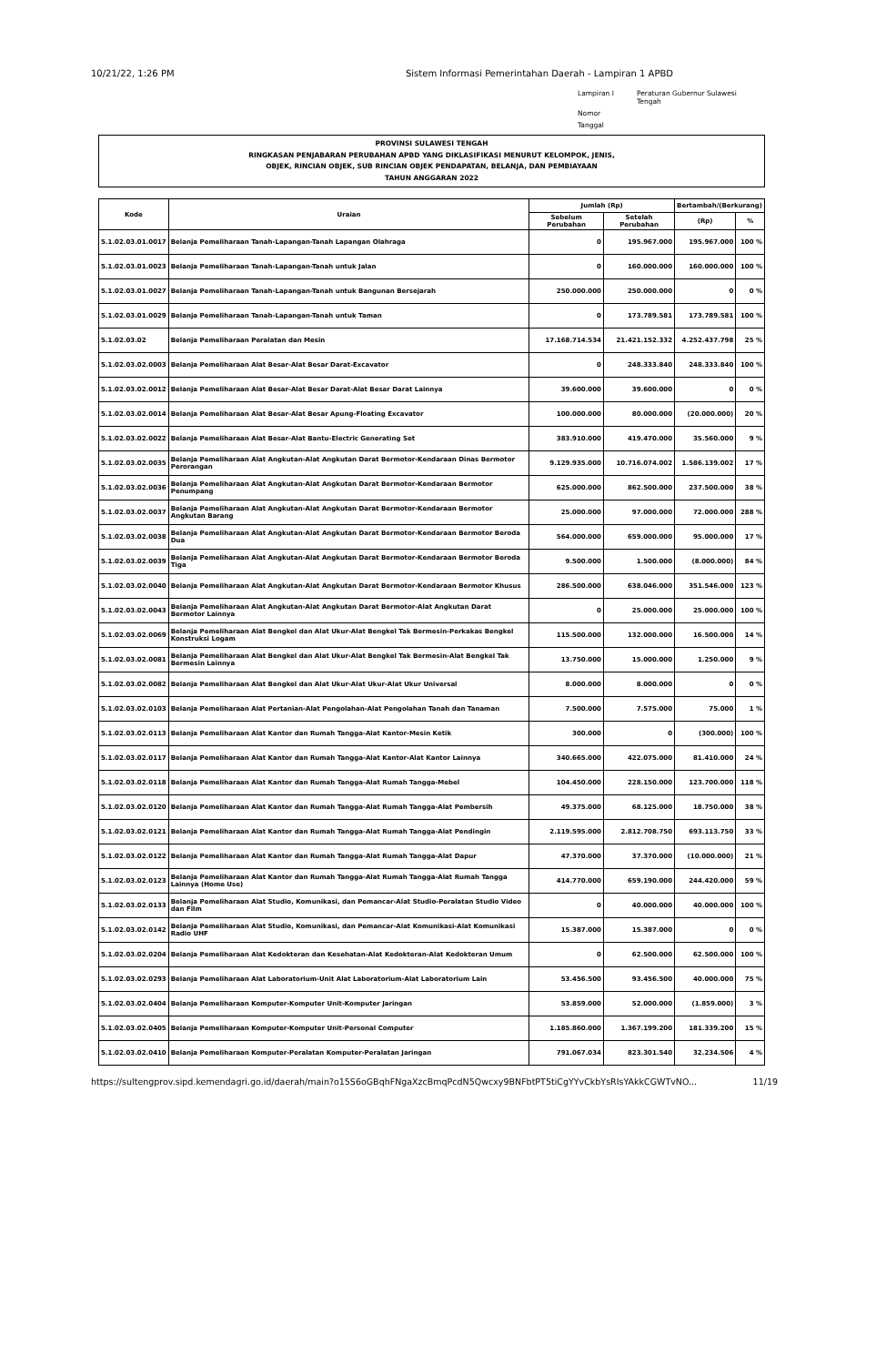10/21/22, 1:26 PM Sistem Informasi Pemerintahan Daerah - Lampiran 1 APBD
Lampiran I Peraturan Gubernur Sulawesi Tengah Nomor Tanggal
PROVINSI SULAWESI TENGAH
RINGKASAN PENJABARAN PERUBAHAN APBD YANG DIKLASIFIKASI MENURUT KELOMPOK, JENIS,
OBJEK, RINCIAN OBJEK, SUB RINCIAN OBJEK PENDAPATAN, BELANJA, DAN PEMBIAYAAN
TAHUN ANGGARAN 2022
| Kode | Uraian | Jumlah (Rp) | | Bertambah/(Berkurang) | |
| --- | --- | --- | --- | --- | --- |
| | | Sebelum Perubahan | Setelah Perubahan | (Rp) | % |
| 5.1.02.03.01.0017 | Belanja Pemeliharaan Tanah-Lapangan-Tanah Lapangan Olahraga | 0 | 195.967.000 | 195.967.000 | 100 % |
| 5.1.02.03.01.0023 | Belanja Pemeliharaan Tanah-Lapangan-Tanah untuk Jalan | 0 | 160.000.000 | 160.000.000 | 100 % |
| 5.1.02.03.01.0027 | Belanja Pemeliharaan Tanah-Lapangan-Tanah untuk Bangunan Bersejarah | 250.000.000 | 250.000.000 | 0 | 0 % |
| 5.1.02.03.01.0029 | Belanja Pemeliharaan Tanah-Lapangan-Tanah untuk Taman | 0 | 173.789.581 | 173.789.581 | 100 % |
| 5.1.02.03.02 | Belanja Pemeliharaan Peralatan dan Mesin | 17.168.714.534 | 21.421.152.332 | 4.252.437.798 | 25 % |
| 5.1.02.03.02.0003 | Belanja Pemeliharaan Alat Besar-Alat Besar Darat-Excavator | 0 | 248.333.840 | 248.333.840 | 100 % |
| 5.1.02.03.02.0012 | Belanja Pemeliharaan Alat Besar-Alat Besar Darat-Alat Besar Darat Lainnya | 39.600.000 | 39.600.000 | 0 | 0 % |
| 5.1.02.03.02.0014 | Belanja Pemeliharaan Alat Besar-Alat Besar Apung-Floating Excavator | 100.000.000 | 80.000.000 | (20.000.000) | 20 % |
| 5.1.02.03.02.0022 | Belanja Pemeliharaan Alat Besar-Alat Bantu-Electric Generating Set | 383.910.000 | 419.470.000 | 35.560.000 | 9 % |
| 5.1.02.03.02.0035 | Belanja Pemeliharaan Alat Angkutan-Alat Angkutan Darat Bermotor-Kendaraan Dinas Bermotor Perorangan | 9.129.935.000 | 10.716.074.002 | 1.586.139.002 | 17 % |
| 5.1.02.03.02.0036 | Belanja Pemeliharaan Alat Angkutan-Alat Angkutan Darat Bermotor-Kendaraan Bermotor Penumpang | 625.000.000 | 862.500.000 | 237.500.000 | 38 % |
| 5.1.02.03.02.0037 | Belanja Pemeliharaan Alat Angkutan-Alat Angkutan Darat Bermotor-Kendaraan Bermotor Angkutan Barang | 25.000.000 | 97.000.000 | 72.000.000 | 288 % |
| 5.1.02.03.02.0038 | Belanja Pemeliharaan Alat Angkutan-Alat Angkutan Darat Bermotor-Kendaraan Bermotor Beroda Dua | 564.000.000 | 659.000.000 | 95.000.000 | 17 % |
| 5.1.02.03.02.0039 | Belanja Pemeliharaan Alat Angkutan-Alat Angkutan Darat Bermotor-Kendaraan Bermotor Beroda Tiga | 9.500.000 | 1.500.000 | (8.000.000) | 84 % |
| 5.1.02.03.02.0040 | Belanja Pemeliharaan Alat Angkutan-Alat Angkutan Darat Bermotor-Kendaraan Bermotor Khusus | 286.500.000 | 638.046.000 | 351.546.000 | 123 % |
| 5.1.02.03.02.0043 | Belanja Pemeliharaan Alat Angkutan-Alat Angkutan Darat Bermotor-Alat Angkutan Darat Bermotor Lainnya | 0 | 25.000.000 | 25.000.000 | 100 % |
| 5.1.02.03.02.0069 | Belanja Pemeliharaan Alat Bengkel dan Alat Ukur-Alat Bengkel Tak Bermesin-Perkakas Bengkel Konstruksi Logam | 115.500.000 | 132.000.000 | 16.500.000 | 14 % |
| 5.1.02.03.02.0081 | Belanja Pemeliharaan Alat Bengkel dan Alat Ukur-Alat Bengkel Tak Bermesin-Alat Bengkel Tak Bermesin Lainnya | 13.750.000 | 15.000.000 | 1.250.000 | 9 % |
| 5.1.02.03.02.0082 | Belanja Pemeliharaan Alat Bengkel dan Alat Ukur-Alat Ukur-Alat Ukur Universal | 8.000.000 | 8.000.000 | 0 | 0 % |
| 5.1.02.03.02.0103 | Belanja Pemeliharaan Alat Pertanian-Alat Pengolahan-Alat Pengolahan Tanah dan Tanaman | 7.500.000 | 7.575.000 | 75.000 | 1 % |
| 5.1.02.03.02.0113 | Belanja Pemeliharaan Alat Kantor dan Rumah Tangga-Alat Kantor-Mesin Ketik | 300.000 | 0 | (300.000) | 100 % |
| 5.1.02.03.02.0117 | Belanja Pemeliharaan Alat Kantor dan Rumah Tangga-Alat Kantor-Alat Kantor Lainnya | 340.665.000 | 422.075.000 | 81.410.000 | 24 % |
| 5.1.02.03.02.0118 | Belanja Pemeliharaan Alat Kantor dan Rumah Tangga-Alat Rumah Tangga-Mebel | 104.450.000 | 228.150.000 | 123.700.000 | 118 % |
| 5.1.02.03.02.0120 | Belanja Pemeliharaan Alat Kantor dan Rumah Tangga-Alat Rumah Tangga-Alat Pembersih | 49.375.000 | 68.125.000 | 18.750.000 | 38 % |
| 5.1.02.03.02.0121 | Belanja Pemeliharaan Alat Kantor dan Rumah Tangga-Alat Rumah Tangga-Alat Pendingin | 2.119.595.000 | 2.812.708.750 | 693.113.750 | 33 % |
| 5.1.02.03.02.0122 | Belanja Pemeliharaan Alat Kantor dan Rumah Tangga-Alat Rumah Tangga-Alat Dapur | 47.370.000 | 37.370.000 | (10.000.000) | 21 % |
| 5.1.02.03.02.0123 | Belanja Pemeliharaan Alat Kantor dan Rumah Tangga-Alat Rumah Tangga-Alat Rumah Tangga Lainnya (Home Use) | 414.770.000 | 659.190.000 | 244.420.000 | 59 % |
| 5.1.02.03.02.0133 | Belanja Pemeliharaan Alat Studio, Komunikasi, dan Pemancar-Alat Studio-Peralatan Studio Video dan Film | 0 | 40.000.000 | 40.000.000 | 100 % |
| 5.1.02.03.02.0142 | Belanja Pemeliharaan Alat Studio, Komunikasi, dan Pemancar-Alat Komunikasi-Alat Komunikasi Radio UHF | 15.387.000 | 15.387.000 | 0 | 0 % |
| 5.1.02.03.02.0204 | Belanja Pemeliharaan Alat Kedokteran dan Kesehatan-Alat Kedokteran-Alat Kedokteran Umum | 0 | 62.500.000 | 62.500.000 | 100 % |
| 5.1.02.03.02.0293 | Belanja Pemeliharaan Alat Laboratorium-Unit Alat Laboratorium-Alat Laboratorium Lain | 53.456.500 | 93.456.500 | 40.000.000 | 75 % |
| 5.1.02.03.02.0404 | Belanja Pemeliharaan Komputer-Komputer Unit-Komputer Jaringan | 53.859.000 | 52.000.000 | (1.859.000) | 3 % |
| 5.1.02.03.02.0405 | Belanja Pemeliharaan Komputer-Komputer Unit-Personal Computer | 1.185.860.000 | 1.367.199.200 | 181.339.200 | 15 % |
| 5.1.02.03.02.0410 | Belanja Pemeliharaan Komputer-Peralatan Komputer-Peralatan Jaringan | 791.067.034 | 823.301.540 | 32.234.506 | 4 % |
https://sultengprov.sipd.kemendagri.go.id/daerah/main?o15S6oGBqhFNgaXzcBmqPcdN5Qwcxy9BNFbtPT5tiCgYYvCkbYsRIsYAkkCGWTvNO... 11/19